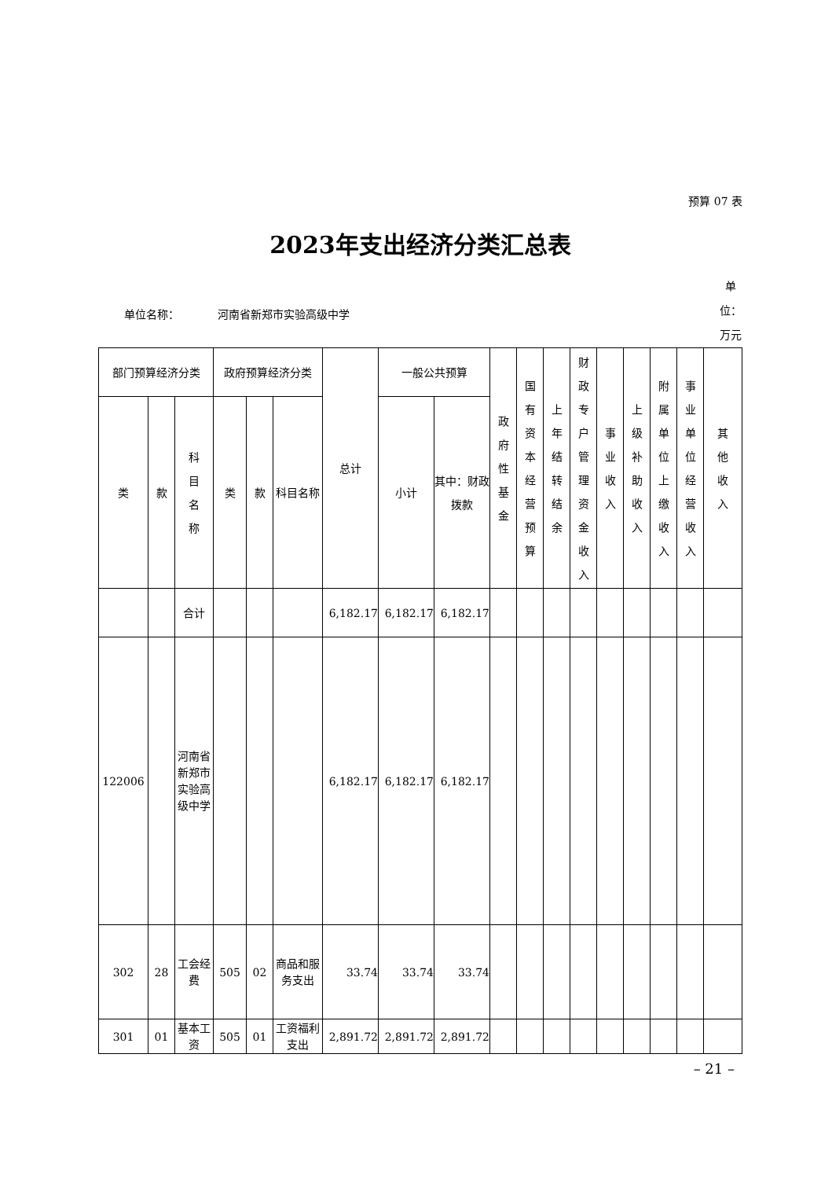预算 07 表
2023年支出经济分类汇总表
单位名称： 河南省新郑市实验高级中学
单位：万元
| 部门预算经济分类 | | | 政府预算经济分类 | | | 总计 | 一般公共预算 | | 政府性基金 | 国有资本经营预算 | 上年结转结余 | 财政专户管理资金收入 | 事业收入 | 上级补助收入 | 附属单位上缴收入 | 事业单位经营收入 | 其他收入 |
| --- | --- | --- | --- | --- | --- | --- | --- | --- | --- | --- | --- | --- | --- | --- | --- | --- | --- |
| 类 | 款 | 科目名称 | 类 | 款 | 科目名称 | | 小计 | 其中：财政拨款 | | | | | | | | | |
| | | 合计 | | | | 6,182.17 | 6,182.17 | 6,182.17 | | | | | | | | | |
| 122006 | | 河南省新郑市实验高级中学 | | | | 6,182.17 | 6,182.17 | 6,182.17 | | | | | | | | | |
| 302 | 28 | 工会经费 | 505 | 02 | 商品和服务支出 | 33.74 | 33.74 | 33.74 | | | | | | | | | |
| 301 | 01 | 基本工资 | 505 | 01 | 工资福利支出 | 2,891.72 | 2,891.72 | 2,891.72 | | | | | | | | | |
– 21 –